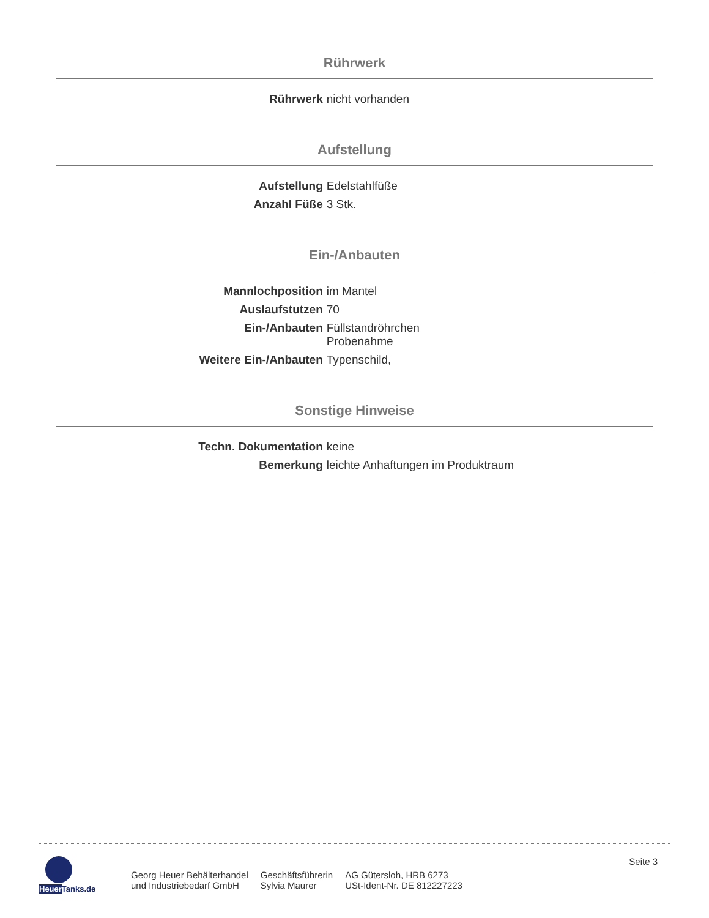Rührwerk
| Rührwerk | nicht vorhanden |
Aufstellung
| Aufstellung | Edelstahlfüße |
| Anzahl Füße | 3 Stk. |
Ein-/Anbauten
| Mannlochposition | im Mantel |
| Auslaufstutzen | 70 |
| Ein-/Anbauten | Füllstandröhrchen Probenahme |
| Weitere Ein-/Anbauten | Typenschild, |
Sonstige Hinweise
| Techn. Dokumentation | keine |
| Bemerkung | leichte Anhaftungen im Produktraum |
Heuer Tanks.de
Georg Heuer Behälterhandel
und Industriebedarf GmbH
Geschäftsführerin
Sylvia Maurer
AG Gütersloh, HRB 6273
USt-Ident-Nr. DE 812227223
Seite 3